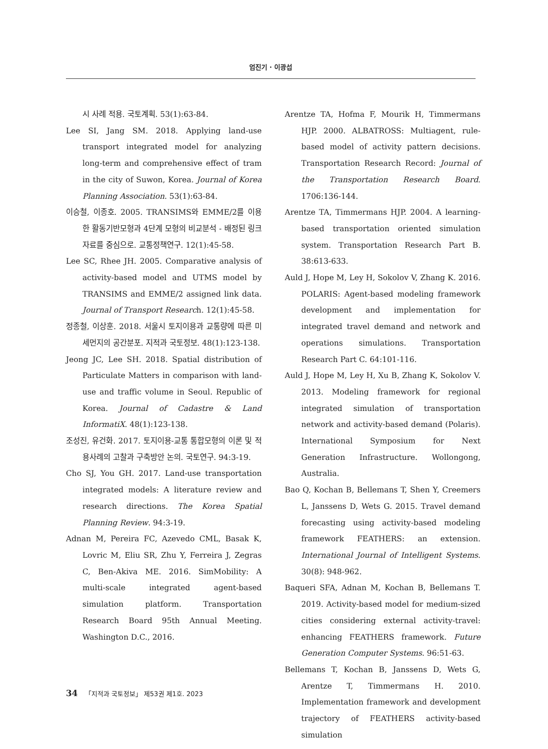엄진기 · 이광섭
시 사례 적용. 국토계획. 53(1):63-84.
Lee SI, Jang SM. 2018. Applying land-use transport integrated model for analyzing long-term and comprehensive effect of tram in the city of Suwon, Korea. Journal of Korea Planning Association. 53(1):63-84.
이승철, 이종호. 2005. TRANSIMS와 EMME/2를 이용한 활동기반모형과 4단계 모형의 비교분석 - 배정된 링크자료를 중심으로. 교통정책연구. 12(1):45-58.
Lee SC, Rhee JH. 2005. Comparative analysis of activity-based model and UTMS model by TRANSIMS and EMME/2 assigned link data. Journal of Transport Research. 12(1):45-58.
정종철, 이상훈. 2018. 서울시 토지이용과 교통량에 따른 미세먼지의 공간분포. 지적과 국토정보. 48(1):123-138.
Jeong JC, Lee SH. 2018. Spatial distribution of Particulate Matters in comparison with land-use and traffic volume in Seoul. Republic of Korea. Journal of Cadastre & Land InformatiX. 48(1):123-138.
조성진, 유건화. 2017. 토지이용-교통 통합모형의 이론 및 적용사례의 고찰과 구축방안 논의. 국토연구. 94:3-19.
Cho SJ, You GH. 2017. Land-use transportation integrated models: A literature review and research directions. The Korea Spatial Planning Review. 94:3-19.
Adnan M, Pereira FC, Azevedo CML, Basak K, Lovric M, Eliu SR, Zhu Y, Ferreira J, Zegras C, Ben-Akiva ME. 2016. SimMobility: A multi-scale integrated agent-based simulation platform. Transportation Research Board 95th Annual Meeting. Washington D.C., 2016.
Arentze TA, Hofma F, Mourik H, Timmermans HJP. 2000. ALBATROSS: Multiagent, rule-based model of activity pattern decisions. Transportation Research Record: Journal of the Transportation Research Board. 1706:136-144.
Arentze TA, Timmermans HJP. 2004. A learning-based transportation oriented simulation system. Transportation Research Part B. 38:613-633.
Auld J, Hope M, Ley H, Sokolov V, Zhang K. 2016. POLARIS: Agent-based modeling framework development and implementation for integrated travel demand and network and operations simulations. Transportation Research Part C. 64:101-116.
Auld J, Hope M, Ley H, Xu B, Zhang K, Sokolov V. 2013. Modeling framework for regional integrated simulation of transportation network and activity-based demand (Polaris). International Symposium for Next Generation Infrastructure. Wollongong, Australia.
Bao Q, Kochan B, Bellemans T, Shen Y, Creemers L, Janssens D, Wets G. 2015. Travel demand forecasting using activity-based modeling framework FEATHERS: an extension. International Journal of Intelligent Systems. 30(8): 948-962.
Baqueri SFA, Adnan M, Kochan B, Bellemans T. 2019. Activity-based model for medium-sized cities considering external activity-travel: enhancing FEATHERS framework. Future Generation Computer Systems. 96:51-63.
Bellemans T, Kochan B, Janssens D, Wets G, Arentze T, Timmermans H. 2010. Implementation framework and development trajectory of FEATHERS activity-based simulation
34 「지적과 국토정보」 제53권 제1호. 2023